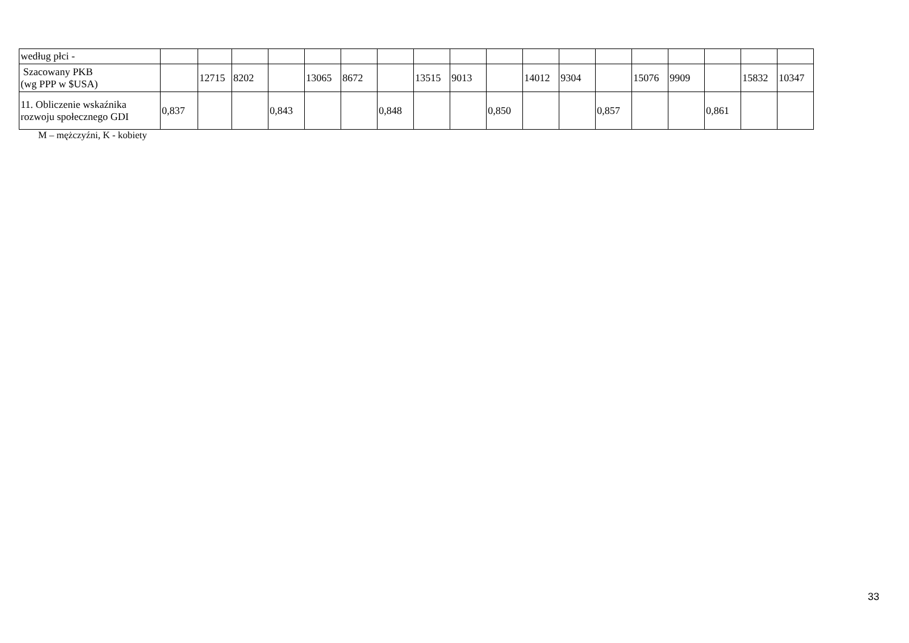| według płci - | | | | | | | | | | | | | | | | | | |
| Szacowany PKB (wg PPP w $USA) | | 12715 | 8202 | | 13065 | 8672 | | 13515 | 9013 | | 14012 | 9304 | | 15076 | 9909 | | 15832 | 10347 |
| 11. Obliczenie wskaźnika rozwoju społecznego GDI | 0,837 | | | 0,843 | | | 0,848 | | | 0,850 | | | 0,857 | | | 0,861 | | |
M – mężczyźni, K - kobiety
33